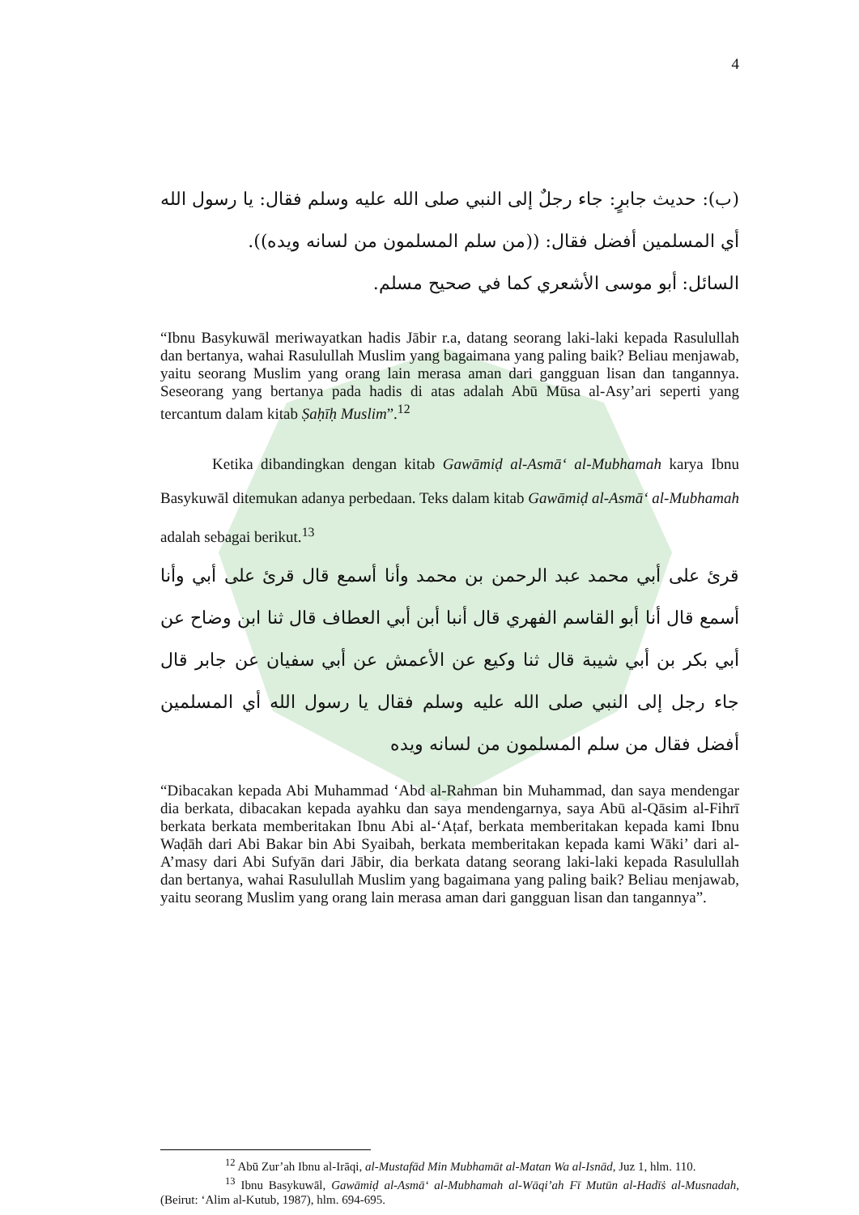4
(ب): حديث جابرٍ: جاء رجلٌ إلى النبي صلى الله عليه وسلم فقال: يا رسول الله أي المسلمين أفضل فقال: ((من سلم المسلمون من لسانه ويده)).
السائل: أبو موسى الأشعري كما في صحيح مسلم.
“Ibnu Basykuwāl meriwayatkan hadis Jābir r.a, datang seorang laki-laki kepada Rasulullah dan bertanya, wahai Rasulullah Muslim yang bagaimana yang paling baik? Beliau menjawab, yaitu seorang Muslim yang orang lain merasa aman dari gangguan lisan dan tangannya. Seseorang yang bertanya pada hadis di atas adalah Abū Mūsa al-Asy’ari seperti yang tercantum dalam kitab Ṣaḥīḥ Muslim”.<sup>12</sup>
Ketika dibandingkan dengan kitab Gawāmiḍ al-Asmā‘ al-Mubhamah karya Ibnu Basykuwāl ditemukan adanya perbedaan. Teks dalam kitab Gawāmiḍ al-Asmā‘ al-Mubhamah adalah sebagai berikut.<sup>13</sup>
قرئ على أبي محمد عبد الرحمن بن محمد وأنا أسمع قال قرئ على أبي وأنا أسمع قال أنا أبو القاسم الفهري قال أنبا أبن أبي العطاف قال ثنا ابن وضاح عن أبي بكر بن أبي شيبة قال ثنا وكيع عن الأعمش عن أبي سفيان عن جابر قال جاء رجل إلى النبي صلى الله عليه وسلم فقال يا رسول الله أي المسلمين أفضل فقال من سلم المسلمون من لسانه ويده
“Dibacakan kepada Abi Muhammad ‘Abd al-Rahman bin Muhammad, dan saya mendengar dia berkata, dibacakan kepada ayahku dan saya mendengarnya, saya Abū al-Qāsim al-Fihrī berkata berkata memberitakan Ibnu Abi al-‘Aṭaf, berkata memberitakan kepada kami Ibnu Waḍāh dari Abi Bakar bin Abi Syaibah, berkata memberitakan kepada kami Wāki’ dari al-A’masy dari Abi Sufyān dari Jābir, dia berkata datang seorang laki-laki kepada Rasulullah dan bertanya, wahai Rasulullah Muslim yang bagaimana yang paling baik? Beliau menjawab, yaitu seorang Muslim yang orang lain merasa aman dari gangguan lisan dan tangannya”.
<sup>12</sup> Abū Zur’ah Ibnu al-Irāqi, al-Mustafād Min Mubhamāt al-Matan Wa al-Isnād, Juz 1, hlm. 110.
<sup>13</sup> Ibnu Basykuwāl, Gawāmiḍ al-Asmā‘ al-Mubhamah al-Wāqi’ah Fī Mutūn al-Hadīṡ al-Musnadah, (Beirut: ‘Alim al-Kutub, 1987), hlm. 694-695.